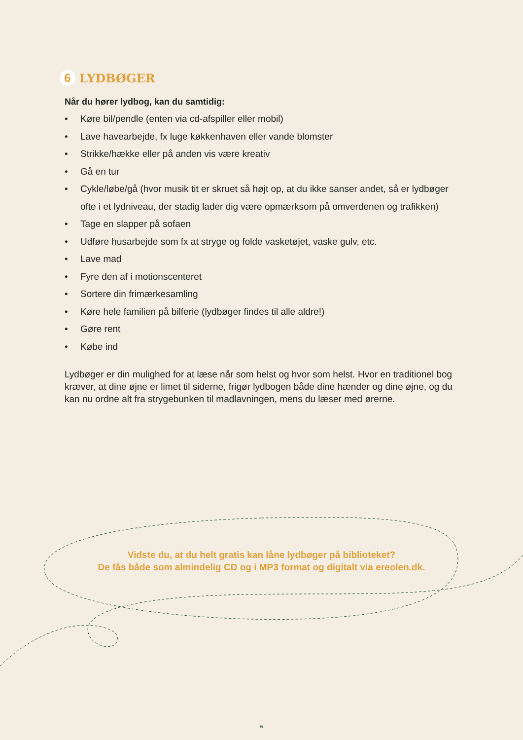6 LYDBØGER
Når du hører lydbog, kan du samtidig:
• Køre bil/pendle (enten via cd-afspiller eller mobil)
• Lave havearbejde, fx luge køkkenhaven eller vande blomster
• Strikke/hække eller på anden vis være kreativ
• Gå en tur
• Cykle/løbe/gå (hvor musik tit er skruet så højt op, at du ikke sanser andet, så er lydbøger ofte i et lydniveau, der stadig lader dig være opmærksom på omverdenen og trafikken)
• Tage en slapper på sofaen
• Udføre husarbejde som fx at stryge og folde vasketøjet, vaske gulv, etc.
• Lave mad
• Fyre den af i motionscenteret
• Sortere din frimærkesamling
• Køre hele familien på bilferie (lydbøger findes til alle aldre!)
• Gøre rent
• Købe ind
Lydbøger er din mulighed for at læse når som helst og hvor som helst. Hvor en traditionel bog kræver, at dine øjne er limet til siderne, frigør lydbogen både dine hænder og dine øjne, og du kan nu ordne alt fra strygebunken til madlavningen, mens du læser med ørerne.
Vidste du, at du helt gratis kan låne lydbøger på biblioteket?
De fås både som almindelig CD og i MP3 format og digitalt via ereolen.dk.
6